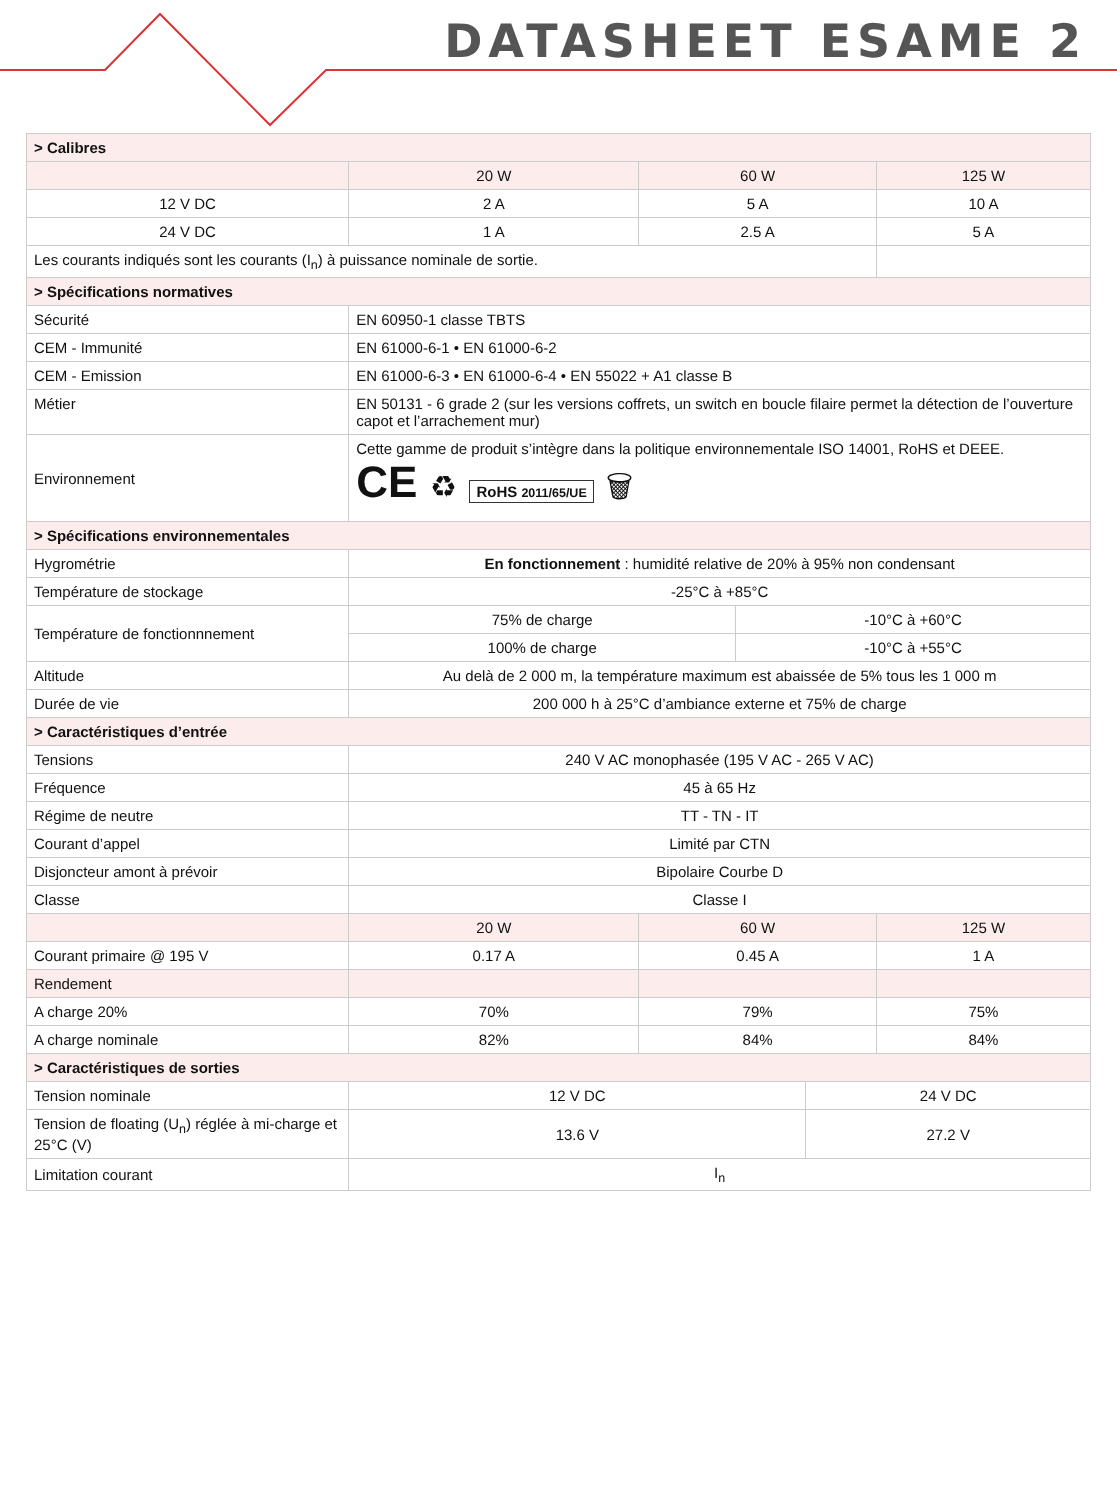DATASHEET ESAME 2
| > Calibres | | | | | |
| | 20 W | 60 W | | | 125 W |
| 12 V DC | 2 A | 5 A | | | 10 A |
| 24 V DC | 1 A | 2.5 A | | | 5 A |
| Les courants indiqués sont les courants (I<sub>n</sub>) à puissance nominale de sortie. | | | | | |
| > Spécifications normatives | | | | | |
| Sécurité | EN 60950-1 classe TBTS | | | | |
| CEM - Immunité | EN 61000-6-1 • EN 61000-6-2 | | | | |
| CEM - Emission | EN 61000-6-3 • EN 61000-6-4 • EN 55022 + A1 classe B | | | | |
| Métier | EN 50131 - 6 grade 2 (sur les versions coffrets, un switch en boucle filaire permet la détection de l’ouverture capot et l’arrachement mur) | | | | |
| Environnement | Cette gamme de produit s’intègre dans la politique environnementale ISO 14001, RoHS et DEEE. CE ♻ RoHS 2011/65/UE 🗑 | | | | |
| > Spécifications environnementales | | | | | |
| Hygrométrie | En fonctionnement : humidité relative de 20% à 95% non condensant | | | | |
| Température de stockage | -25°C à +85°C | | | | |
| Température de fonctionnnement | 75% de charge | | -10°C à +60°C | | |
| | 100% de charge | | -10°C à +55°C | | |
| Altitude | Au delà de 2 000 m, la température maximum est abaissée de 5% tous les 1 000 m | | | | |
| Durée de vie | 200 000 h à 25°C d’ambiance externe et 75% de charge | | | | |
| > Caractéristiques d’entrée | | | | | |
| Tensions | 240 V AC monophasée (195 V AC - 265 V AC) | | | | |
| Fréquence | 45 à 65 Hz | | | | |
| Régime de neutre | TT - TN - IT | | | | |
| Courant d’appel | Limité par CTN | | | | |
| Disjoncteur amont à prévoir | Bipolaire Courbe D | | | | |
| Classe | Classe I | | | | |
| | 20 W | 60 W | | | 125 W |
| Courant primaire @ 195 V | 0.17 A | 0.45 A | | | 1 A |
| Rendement | | | | | |
| A charge 20% | 70% | 79% | | | 75% |
| A charge nominale | 82% | 84% | | | 84% |
| > Caractéristiques de sorties | | | | | |
| Tension nominale | 12 V DC | | | 24 V DC | |
| Tension de floating (U<sub>n</sub>) réglée à mi-charge et 25°C (V) | 13.6 V | | | 27.2 V | |
| Limitation courant | I<sub>n</sub> | | | | |